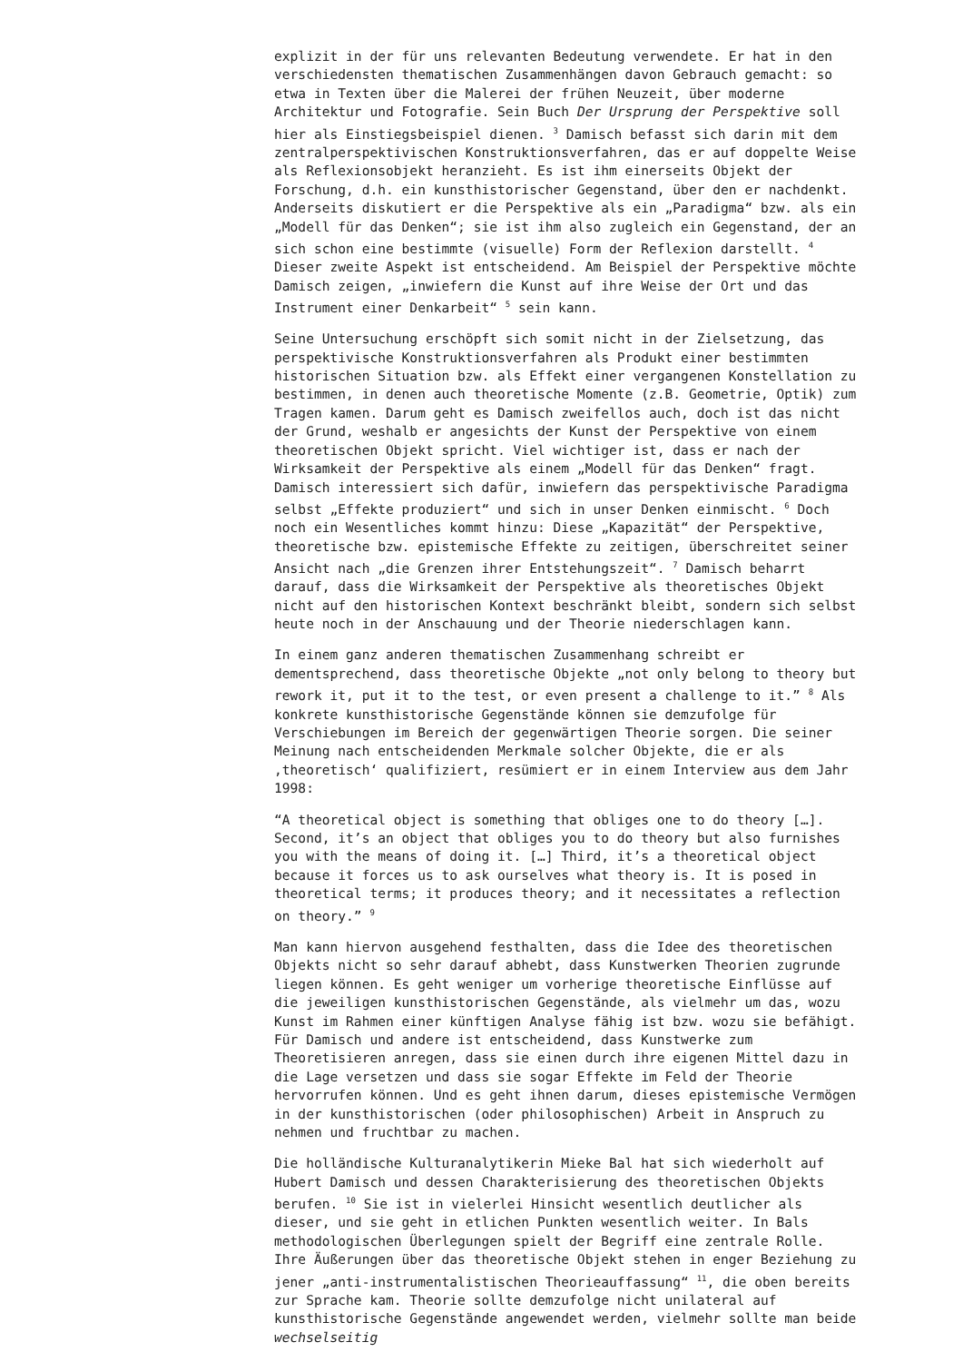explizit in der für uns relevanten Bedeutung verwendete. Er hat in den verschiedensten thematischen Zusammenhängen davon Gebrauch gemacht: so etwa in Texten über die Malerei der frühen Neuzeit, über moderne Architektur und Fotografie. Sein Buch Der Ursprung der Perspektive soll hier als Einstiegsbeispiel dienen. <sup>3</sup> Damisch befasst sich darin mit dem zentralperspektivischen Konstruktionsverfahren, das er auf doppelte Weise als Reflexionsobjekt heranzieht. Es ist ihm einerseits Objekt der Forschung, d.h. ein kunsthistorischer Gegenstand, über den er nachdenkt. Anderseits diskutiert er die Perspektive als ein „Paradigma“ bzw. als ein „Modell für das Denken“; sie ist ihm also zugleich ein Gegenstand, der an sich schon eine bestimmte (visuelle) Form der Reflexion darstellt. <sup>4</sup> Dieser zweite Aspekt ist entscheidend. Am Beispiel der Perspektive möchte Damisch zeigen, „inwiefern die Kunst auf ihre Weise der Ort und das Instrument einer Denkarbeit“ <sup>5</sup> sein kann.
Seine Untersuchung erschöpft sich somit nicht in der Zielsetzung, das perspektivische Konstruktionsverfahren als Produkt einer bestimmten historischen Situation bzw. als Effekt einer vergangenen Konstellation zu bestimmen, in denen auch theoretische Momente (z.B. Geometrie, Optik) zum Tragen kamen. Darum geht es Damisch zweifellos auch, doch ist das nicht der Grund, weshalb er angesichts der Kunst der Perspektive von einem theoretischen Objekt spricht. Viel wichtiger ist, dass er nach der Wirksamkeit der Perspektive als einem „Modell für das Denken“ fragt. Damisch interessiert sich dafür, inwiefern das perspektivische Paradigma selbst „Effekte produziert“ und sich in unser Denken einmischt. <sup>6</sup> Doch noch ein Wesentliches kommt hinzu: Diese „Kapazität“ der Perspektive, theoretische bzw. epistemische Effekte zu zeitigen, überschreitet seiner Ansicht nach „die Grenzen ihrer Entstehungszeit“. <sup>7</sup> Damisch beharrt darauf, dass die Wirksamkeit der Perspektive als theoretisches Objekt nicht auf den historischen Kontext beschränkt bleibt, sondern sich selbst heute noch in der Anschauung und der Theorie niederschlagen kann.
In einem ganz anderen thematischen Zusammenhang schreibt er dementsprechend, dass theoretische Objekte „not only belong to theory but rework it, put it to the test, or even present a challenge to it.” <sup>8</sup> Als konkrete kunsthistorische Gegenstände können sie demzufolge für Verschiebungen im Bereich der gegenwärtigen Theorie sorgen. Die seiner Meinung nach entscheidenden Merkmale solcher Objekte, die er als ‚theoretisch‘ qualifiziert, resümiert er in einem Interview aus dem Jahr 1998:
“A theoretical object is something that obliges one to do theory […]. Second, it’s an object that obliges you to do theory but also furnishes you with the means of doing it. […] Third, it’s a theoretical object because it forces us to ask ourselves what theory is. It is posed in theoretical terms; it produces theory; and it necessitates a reflection on theory.” <sup>9</sup>
Man kann hiervon ausgehend festhalten, dass die Idee des theoretischen Objekts nicht so sehr darauf abhebt, dass Kunstwerken Theorien zugrunde liegen können. Es geht weniger um vorherige theoretische Einflüsse auf die jeweiligen kunsthistorischen Gegenstände, als vielmehr um das, wozu Kunst im Rahmen einer künftigen Analyse fähig ist bzw. wozu sie befähigt. Für Damisch und andere ist entscheidend, dass Kunstwerke zum Theoretisieren anregen, dass sie einen durch ihre eigenen Mittel dazu in die Lage versetzen und dass sie sogar Effekte im Feld der Theorie hervorrufen können. Und es geht ihnen darum, dieses epistemische Vermögen in der kunsthistorischen (oder philosophischen) Arbeit in Anspruch zu nehmen und fruchtbar zu machen.
Die holländische Kulturanalytikerin Mieke Bal hat sich wiederholt auf Hubert Damisch und dessen Charakterisierung des theoretischen Objekts berufen. <sup>10</sup> Sie ist in vielerlei Hinsicht wesentlich deutlicher als dieser, und sie geht in etlichen Punkten wesentlich weiter. In Bals methodologischen Überlegungen spielt der Begriff eine zentrale Rolle. Ihre Äußerungen über das theoretische Objekt stehen in enger Beziehung zu jener „anti-instrumentalistischen Theorieauffassung“ <sup>11</sup>, die oben bereits zur Sprache kam. Theorie sollte demzufolge nicht unilateral auf kunsthistorische Gegenstände angewendet werden, vielmehr sollte man beide wechselseitig